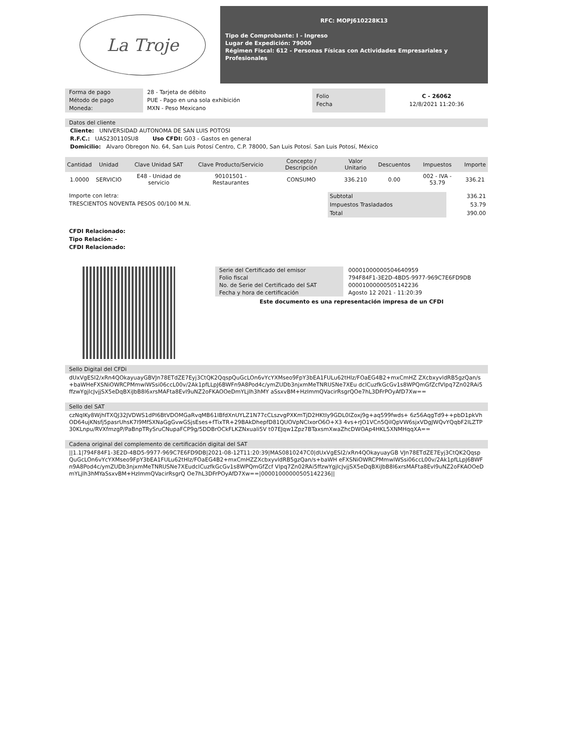La Troje
RFC: MOPJ610228K13
Tipo de Comprobante: I - Ingreso
Lugar de Expedición: 79000
Régimen Fiscal: 612 - Personas Físicas con Actividades Empresariales y Profesionales
Forma de pago
Método de pago
Moneda:
28 - Tarjeta de débito
PUE - Pago en una sola exhibición
MXN - Peso Mexicano
Folio
Fecha
C - 26062
12/8/2021 11:20:36
Datos del cliente
Cliente: UNIVERSIDAD AUTONOMA DE SAN LUIS POTOSI
R.F.C.: UAS230110SU8 Uso CFDI: G03 - Gastos en general
Domicilio: Alvaro Obregon No. 64, San Luis Potosí Centro, C.P. 78000, San Luis Potosí. San Luis Potosí, México
| Cantidad | Unidad | Clave Unidad SAT | Clave Producto/Servicio | Concepto / Descripción | Valor Unitario | Descuentos | Impuestos | Importe |
| --- | --- | --- | --- | --- | --- | --- | --- | --- |
| 1.0000 | SERVICIO | E48 - Unidad de servicio | 90101501 - Restaurantes | CONSUMO | 336.210 | 0.00 | 002 - IVA - 53.79 | 336.21 |
Importe con letra:
TRESCIENTOS NOVENTA PESOS 00/100 M.N.
| Subtotal | 336.21 |
| Impuestos Trasladados | 53.79 |
| Total | 390.00 |
CFDI Relacionado:
Tipo Relación: -
CFDI Relacionado:
Serie del Certificado del emisor
Folio fiscal
No. de Serie del Certificado del SAT
Fecha y hora de certificación
00001000000504640959
794F84F1-3E2D-4BD5-9977-969C7E6FD9DB
00001000000505142236
Agosto 12 2021 - 11:20:39
Este documento es una representación impresa de un CFDI
Sello Digital del CFDi
dUxVgESI2/xRn4QOkayuayGBVJn78ETdZE7Eyj3CtQK2QqspQuGcLOn6vYcYXMseo9FpY3bEA1FULu62tHlz/FOaEG4B2+mxCmHZ ZXcbxyvldRB5gzQan/s+baWHeFXSNiOWRCPMmwlWSsi06ccL00v/2Ak1pfLLpJ6BWFn9A8Pod4c/ymZUDb3njxmMeTNRUSNe7XEu dclCuzfkGcGv1s8WPQmGfZcfVlpq7Zn02RAi5ffzwYgjlcJvjjSX5eDqBXiJbB8l6xrsMAFta8EvI9uNZ2oFKAOOeDmYLjlh3hMY aSsxvBM+HzImmQVacirRsgrQOe7hL3DFrPOyAfD7Xw==
Sello del SAT
czNqIKy8WjhITXQJ32JVDWS1dPI6BtVDOMGaRvqMB61IBfdXnUYLZ1N77cCLszvgPXKmTjD2HKtIy9GDL0IZoxj9g+aq599fwds+ 6z56AqgTd9++pbD1pkVhOD64ujKNsfj5pasrUhsK7I9MfSXNaGgGvwGSjsEses+fTixTR+29BAkDhepfD81QUOVpNCIxorO6O+X3 4vs+rJO1VCn5QiIQpVW6sjxVDgJWQvYQqbF2ILZTP30KLnpu/RVXfmzgP/PaBnpTRySruCNupaFCP9g/5DDBrOCkFLKZNxuali5V t07EJqw1Zpz7BTaxsmXwaZhcDWOAp4HKL5XNMHqqXA==
Cadena original del complemento de certificación digital del SAT
||1.1|794F84F1-3E2D-4BD5-9977-969C7E6FD9DB|2021-08-12T11:20:39|MAS0810247C0|dUxVgESI2/xRn4QOkayuayGB VJn78ETdZE7Eyj3CtQK2QqspQuGcLOn6vYcYXMseo9FpY3bEA1FULu62tHlz/FOaEG4B2+mxCmHZZXcbxyvldRB5gzQan/s+baWH eFXSNiOWRCPMmwlWSsi06ccL00v/2Ak1pfLLpJ6BWFn9A8Pod4c/ymZUDb3njxmMeTNRUSNe7XEudclCuzfkGcGv1s8WPQmGfZcf Vlpq7Zn02RAi5ffzwYgjlcJvjjSX5eDqBXiJbB8l6xrsMAFta8EvI9uNZ2oFKAOOeDmYLjlh3hMYaSsxvBM+HzImmQVacirRsgrQ Oe7hL3DFrPOyAfD7Xw==|00001000000505142236||